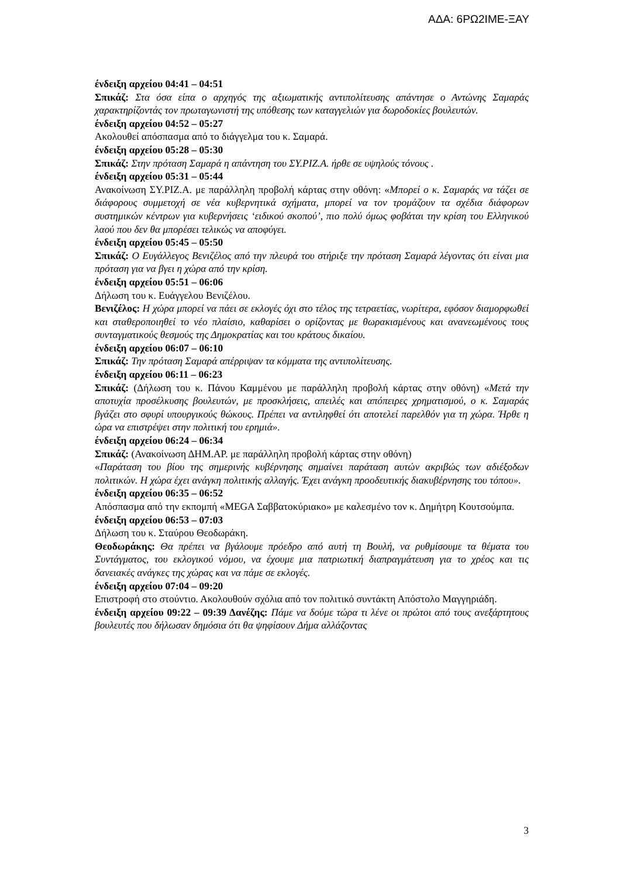ΑΔΑ: 6ΡΩ2ΙΜΕ-ΞΑΥ
ένδειξη αρχείου 04:41 – 04:51
Σπικάζ: Στα όσα είπα ο αρχηγός της αξιωματικής αντιπολίτευσης απάντησε ο Αντώνης Σαμαράς χαρακτηρίζοντάς τον πρωταγωνιστή της υπόθεσης των καταγγελιών για δωροδοκίες βουλευτών.
ένδειξη αρχείου 04:52 – 05:27
Ακολουθεί απόσπασμα από το διάγγελμα του κ. Σαμαρά.
ένδειξη αρχείου 05:28 – 05:30
Σπικάζ: Στην πρόταση Σαμαρά η απάντηση του ΣΥ.ΡΙΖ.Α. ήρθε σε υψηλούς τόνους .
ένδειξη αρχείου 05:31 – 05:44
Ανακοίνωση ΣΥ.ΡΙΖ.Α. με παράλληλη προβολή κάρτας στην οθόνη: «Μπορεί ο κ. Σαμαράς να τάζει σε διάφορους συμμετοχή σε νέα κυβερνητικά σχήματα, μπορεί να τον τρομάζουν τα σχέδια διάφορων συστημικών κέντρων για κυβερνήσεις ‘ειδικού σκοπού’, πιο πολύ όμως φοβάται την κρίση του Ελληνικού λαού που δεν θα μπορέσει τελικώς να αποφύγει.
ένδειξη αρχείου 05:45 – 05:50
Σπικάζ: Ο Ευγάλλεγος Βενιζέλος από την πλευρά του στήριξε την πρόταση Σαμαρά λέγοντας ότι είναι μια πρόταση για να βγει η χώρα από την κρίση.
ένδειξη αρχείου 05:51 – 06:06
Δήλωση του κ. Ευάγγελου Βενιζέλου.
Βενιζέλος: Η χώρα μπορεί να πάει σε εκλογές όχι στο τέλος της τετραετίας, νωρίτερα, εφόσον διαμορφωθεί και σταθεροποιηθεί το νέο πλαίσιο, καθαρίσει ο ορίζοντας με θωρακισμένους και ανανεωμένους τους συνταγματικούς θεσμούς της Δημοκρατίας και του κράτους δικαίου.
ένδειξη αρχείου 06:07 – 06:10
Σπικάζ: Την πρόταση Σαμαρά απέρριψαν τα κόμματα της αντιπολίτευσης.
ένδειξη αρχείου 06:11 – 06:23
Σπικάζ: (Δήλωση του κ. Πάνου Καμμένου με παράλληλη προβολή κάρτας στην οθόνη) «Μετά την αποτυχία προσέλκυσης βουλευτών, με προσκλήσεις, απειλές και απόπειρες χρηματισμού, ο κ. Σαμαράς βγάζει στο σφυρί υπουργικούς θώκους. Πρέπει να αντιληφθεί ότι αποτελεί παρελθόν για τη χώρα. Ήρθε η ώρα να επιστρέψει στην πολιτική του ερημιά».
ένδειξη αρχείου 06:24 – 06:34
Σπικάζ: (Ανακοίνωση ΔΗΜ.ΑΡ. με παράλληλη προβολή κάρτας στην οθόνη)
«Παράταση του βίου της σημερινής κυβέρνησης σημαίνει παράταση αυτών ακριβώς των αδιέξοδων πολιτικών. Η χώρα έχει ανάγκη πολιτικής αλλαγής. Έχει ανάγκη προοδευτικής διακυβέρνησης του τόπου».
ένδειξη αρχείου 06:35 – 06:52
Απόσπασμα από την εκπομπή «MEGA Σαββατοκύριακο» με καλεσμένο τον κ. Δημήτρη Κουτσούμπα.
ένδειξη αρχείου 06:53 – 07:03
Δήλωση του κ. Σταύρου Θεοδωράκη.
Θεοδωράκης: Θα πρέπει να βγάλουμε πρόεδρο από αυτή τη Βουλή, να ρυθμίσουμε τα θέματα του Συντάγματος, του εκλογικού νόμου, να έχουμε μια πατριωτική διαπραγμάτευση για το χρέος και τις δανειακές ανάγκες της χώρας και να πάμε σε εκλογές.
ένδειξη αρχείου 07:04 – 09:20
Επιστροφή στο στούντιο. Ακολουθούν σχόλια από τον πολιτικό συντάκτη Απόστολο Μαγγηριάδη.
ένδειξη αρχείου 09:22 – 09:39 Δανέζης: Πάμε να δούμε τώρα τι λένε οι πρώτοι από τους ανεξάρτητους βουλευτές που δήλωσαν δημόσια ότι θα ψηφίσουν Δήμα αλλάζοντας
3